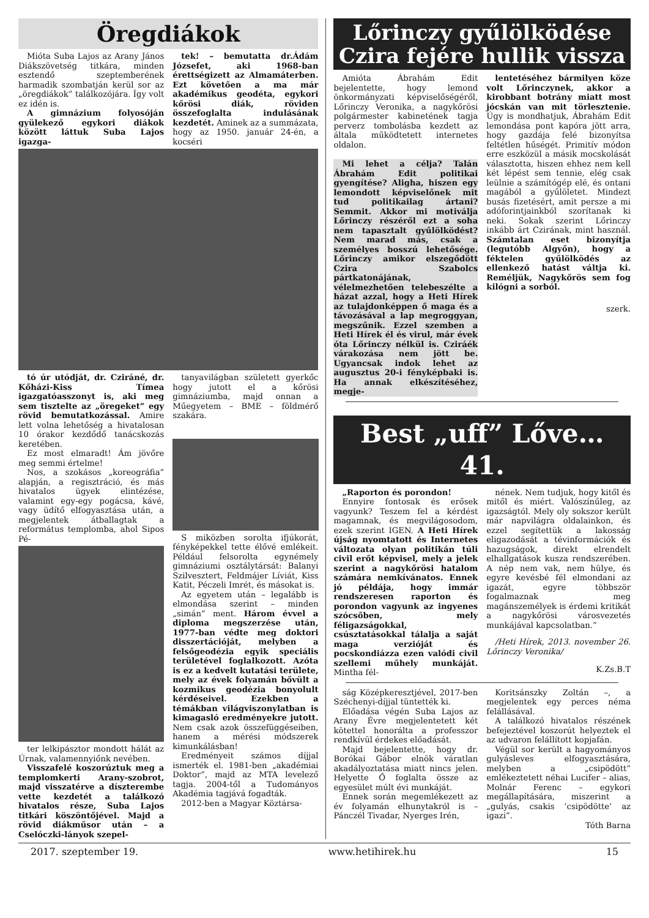Öregdiákok
Mióta Suba Lajos az Arany János Diákszövetség titkára, minden esztendő szeptemberének harmadik szombatján kerül sor az „öregdiákok” találkozójára. Így volt ez idén is.
A gimnázium folyosóján gyülekező egykori diákok között láttuk Suba Lajos igazga-
tek! – bemutatta dr.Ádám Józsefet, aki 1968-ban érettségizett az Almamáterben. Ezt követően a ma már akadémikus geodéta, egykori kőrösi diák, röviden összefoglalta indulásának kezdetét. Aminek az a summázata, hogy az 1950. január 24-én, a kocséri
tó úr utódját, dr. Cziráné, dr. Kőházi-Kiss Tímea igazgatóasszonyt is, aki meg sem tisztelte az „öregeket” egy rövid bemutatkozással. Amire lett volna lehetőség a hivatalosan 10 órakor kezdődő tanácskozás keretében.
Ez most elmaradt! Ám jövőre meg semmi értelme!
Nos, a szokásos „koreográfia” alapján, a regisztráció, és más hivatalos ügyek elintézése, valamint egy-egy pogácsa, kávé, vagy üdítő elfogyasztása után, a megjelentek átballagtak a református templomba, ahol Sipos Pé-
ter lelkipásztor mondott hálát az Úrnak, valamennyiőnk nevében.
Visszafelé koszorúztuk meg a templomkerti Arany-szobrot, majd visszatérve a díszterembe vette kezdetét a találkozó hivatalos része, Suba Lajos titkári köszöntőjével. Majd a rövid diákműsor után – a Cselóczki-lányok szepel-
tanyavilágban született gyerkőc hogy jutott el a kőrösi gimnáziumba, majd onnan a Műegyetem – BME – földmérő szakára.
S miközben sorolta ifjúkorát, fényképekkel tette élővé emlékeit. Például felsorolta egynémely gimnáziumi osztálytársát: Balanyi Szilvesztert, Feldmájer Líviát, Kiss Katit, Péczeli Imrét, és másokat is.
Az egyetem után – legalább is elmondása szerint – minden „simán” ment. Három évvel a diploma megszerzése után, 1977-ban védte meg doktori disszertációját, melyben a felsőgeodézia egyik speciális területével foglalkozott. Azóta is ez a kedvelt kutatási területe, mely az évek folyamán bővült a kozmikus geodézia bonyolult kérdéseivel. Ezekben a témákban világviszonylatban is kimagasló eredményekre jutott. Nem csak azok összefüggéseiben, hanem a mérési módszerek kimunkálásban!
Eredményeit számos díjjal ismerték el. 1981-ben „akadémiai Doktor”, majd az MTA levelező tagja. 2004-től a Tudományos Akadémia tagjává fogadták.
2012-ben a Magyar Köztársa-
Lőrinczy gyűlölködése
Czira fejére hullik vissza
Amióta Ábrahám Edit bejelentette, hogy lemond önkormányzati képviselőségéről, Lőrinczy Veronika, a nagykőrösi polgármester kabinetének tagja perverz tombolásba kezdett az általa működtetett internetes oldalon.
Mi lehet a célja? Talán Ábrahám Edit politikai gyengítése? Aligha, hiszen egy lemondott képviselőnek mit tud politikailag ártani? Semmit. Akkor mi motiválja Lőrinczy részéről ezt a soha nem tapasztalt gyűlölködést? Nem marad más, csak a személyes bosszú lehetősége. Lőrinczy amikor elszegődött Czira Szabolcs pártkatonájának, vélelmezhetően telebeszélte a házat azzal, hogy a Heti Hírek az tulajdonképpen ő maga és a távozásával a lap megroggyan, megszűnik. Ezzel szemben a Heti Hírek él és virul, már évek óta Lőrinczy nélkül is. Cziráék várakozása nem jött be. Ugyancsak indok lehet az augusztus 20-i fényképbaki is. Ha annak elkészítéséhez, megje-
lentetéséhez bármilyen köze volt Lőrinczynek, akkor a kirobbant botrány miatt most jócskán van mit törlesztenie. Úgy is mondhatjuk, Ábrahám Edit lemondása pont kapóra jött arra, hogy gazdája felé bizonyítsa feltétlen hűségét. Primitív módon erre eszközül a másik mocskolását választotta, hiszen ehhez nem kell két lépést sem tennie, elég csak leülnie a számítógép elé, és ontani magából a gyűlöletet. Mindezt busás fizetésért, amit persze a mi adóforintjainkból szorítanak ki neki. Sokak szerint Lőrinczy inkább árt Czirának, mint használ. Számtalan eset bizonyítja (legutóbb Algyőn), hogy a féktelen gyűlölködés az ellenkező hatást váltja ki. Reméljük, Nagykőrös sem fog kilógni a sorból.
szerk.
Best „uff” Lőve… 41.
„Raporton és porondon!
Ennyire fontosak és erősek vagyunk? Teszem fel a kérdést magamnak, és megvilágosodom, ezek szerint IGEN. A Heti Hírek újság nyomtatott és Internetes változata olyan politikán túli civil erőt képvisel, mely a jelek szerint a nagykőrösi hatalom számára nemkívánatos. Ennek jó példája, hogy immár rendszeresen raporton és porondon vagyunk az ingyenes szócsőben, mely féligazságokkal, csúsztatásokkal tálalja a saját maga verzióját és pocskondiázza ezen valódi civil szellemi műhely munkáját. Mintha fél-
nének. Nem tudjuk, hogy kitől és mitől és miért. Valószínűleg, az igazságtól. Mely oly sokszor került már napvilágra oldalainkon, és ezzel segítettük a lakosság eligazodását a tévinformációk és hazugságok, direkt elrendelt elhallgatások kusza rendszerében. A nép nem vak, nem hülye, és egyre kevésbé fél elmondani az igazát, egyre többször fogalmaznak meg magánszemélyek is érdemi kritikát a nagykőrösi városvezetés munkájával kapcsolatban.”
/Heti Hírek, 2013. november 26. Lőrinczy Veronika/
K.Zs.B.T
ság Középkeresztjével, 2017-ben Széchenyi-díjjal tüntették ki.
Előadása végén Suba Lajos az Arany Évre megjelentetett két kötettel honorálta a professzor rendkívül érdekes előadását.
Majd bejelentette, hogy dr. Borókai Gábor elnök váratlan akadályoztatása miatt nincs jelen. Helyette Ő foglalta össze az egyesület múlt évi munkáját.
Ennek során megemlékezett az év folyamán elhunytakról is – Pánczél Tivadar, Nyerges Irén,
Koritsánszky Zoltán –, a megjelentek egy perces néma felállásával.
A találkozó hivatalos részének befejeztével koszorút helyeztek el az udvaron felállított kopjafán.
Végül sor került a hagyományos gulyásleves elfogyasztására, melyben a „csipödött” emlékeztetett néhai Lucifer – alias, Molnár Ferenc – egykori megállapítására, miszerint a „gulyás, csakis ’csipödötte’ az igazi”.
Tóth Barna
2017. szeptember 19. www.hetihirek.hu 15